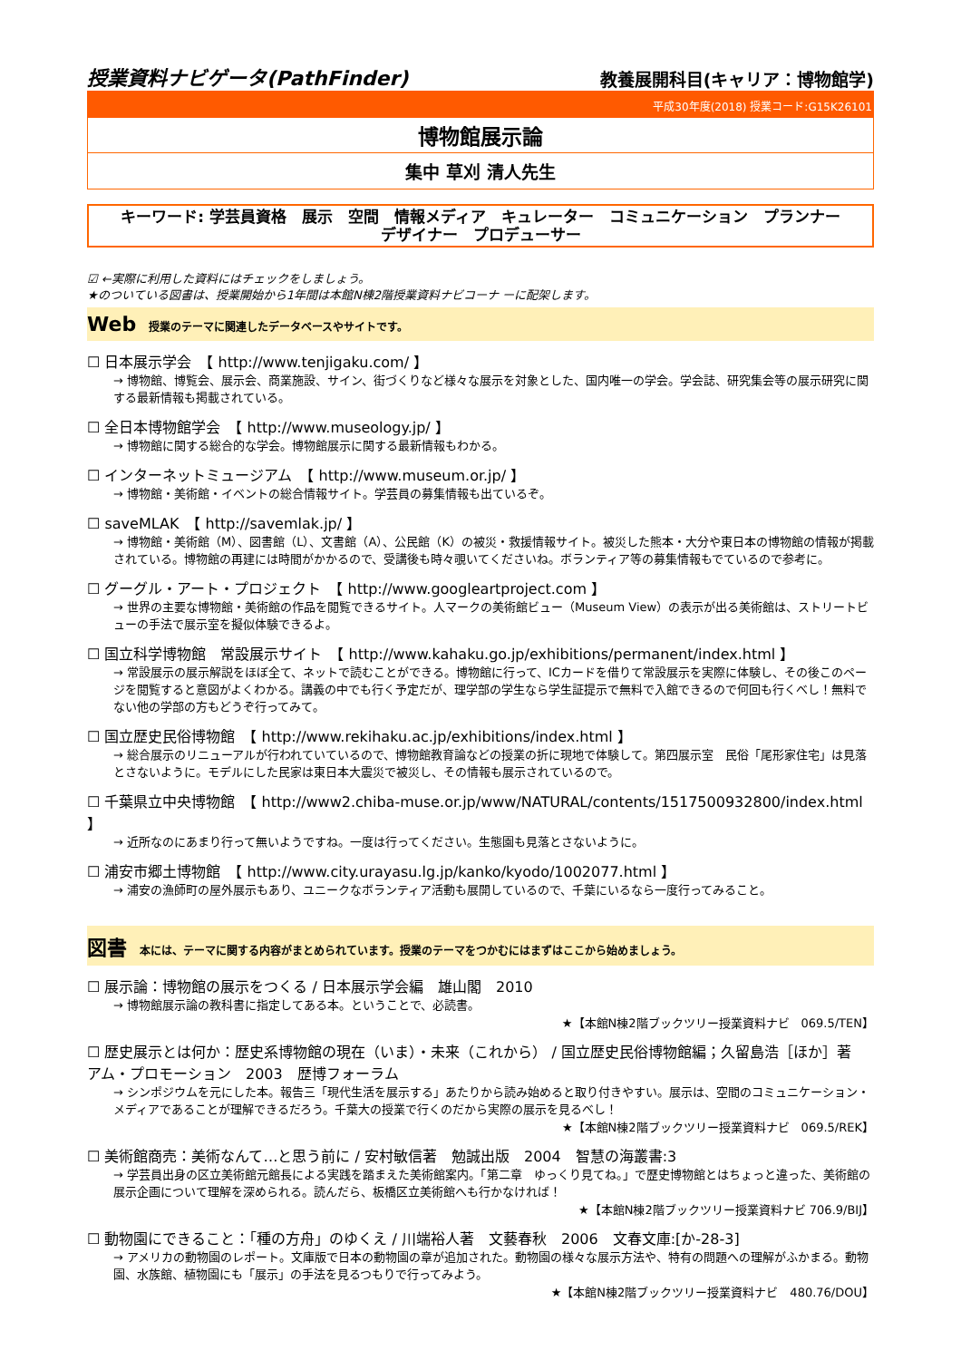授業資料ナビゲータ(PathFinder)
教養展開科目(キャリア：博物館学)
平成30年度(2018) 授業コード:G15K26101
博物館展示論
集中 草刈 清人先生
キーワード: 学芸員資格　展示　空間　情報メディア　キュレーター　コミュニケーション　プランナー
デザイナー　プロデューサー
☑ ←実際に利用した資料にはチェックをしましょう。
★のついている図書は、授業開始から1年間は本館N棟2階授業資料ナビコーナ ーに配架します。
Web 授業のテーマに関連したデータベースやサイトです。
☐ 日本展示学会　【 http://www.tenjigaku.com/ 】
→ 博物館、博覧会、展示会、商業施設、サイン、街づくりなど様々な展示を対象とした、国内唯一の学会。学会誌、研究集会等の展示研究に関する最新情報も掲載されている。
☐ 全日本博物館学会　【 http://www.museology.jp/ 】
→ 博物館に関する総合的な学会。博物館展示に関する最新情報もわかる。
☐ インターネットミュージアム　【 http://www.museum.or.jp/ 】
→ 博物館・美術館・イベントの総合情報サイト。学芸員の募集情報も出ているぞ。
☐ saveMLAK　【 http://savemlak.jp/ 】
→ 博物館・美術館（M）、図書館（L）、文書館（A）、公民館（K）の被災・救援情報サイト。被災した熊本・大分や東日本の博物館の情報が掲載されている。博物館の再建には時間がかかるので、受講後も時々覗いてくださいね。ボランティア等の募集情報もでているので参考に。
☐ グーグル・アート・プロジェクト　【 http://www.googleartproject.com 】
→ 世界の主要な博物館・美術館の作品を閲覧できるサイト。人マークの美術館ビュー（Museum View）の表示が出る美術館は、ストリートビューの手法で展示室を擬似体験できるよ。
☐ 国立科学博物館　常設展示サイト　【 http://www.kahaku.go.jp/exhibitions/permanent/index.html 】
→ 常設展示の展示解説をほぼ全て、ネットで読むことができる。博物館に行って、ICカードを借りて常設展示を実際に体験し、その後このページを閲覧すると意図がよくわかる。講義の中でも行く予定だが、理学部の学生なら学生証提示で無料で入館できるので何回も行くべし！無料でない他の学部の方もどうぞ行ってみて。
☐ 国立歴史民俗博物館　【 http://www.rekihaku.ac.jp/exhibitions/index.html 】
→ 総合展示のリニューアルが行われていているので、博物館教育論などの授業の折に現地で体験して。第四展示室　民俗「尾形家住宅」は見落とさないように。モデルにした民家は東日本大震災で被災し、その情報も展示されているので。
☐ 千葉県立中央博物館　【 http://www2.chiba-muse.or.jp/www/NATURAL/contents/1517500932800/index.html 】
→ 近所なのにあまり行って無いようですね。一度は行ってください。生態園も見落とさないように。
☐ 浦安市郷土博物館　【 http://www.city.urayasu.lg.jp/kanko/kyodo/1002077.html 】
→ 浦安の漁師町の屋外展示もあり、ユニークなボランティア活動も展開しているので、千葉にいるなら一度行ってみること。
図書 本には、テーマに関する内容がまとめられています。授業のテーマをつかむにはまずはここから始めましょう。
☐ 展示論：博物館の展示をつくる / 日本展示学会編　雄山閣　2010
→ 博物館展示論の教科書に指定してある本。ということで、必読書。
★【本館N棟2階ブックツリー授業資料ナビ　069.5/TEN】
☐ 歴史展示とは何か：歴史系博物館の現在（いま）・未来（これから） / 国立歴史民俗博物館編；久留島浩［ほか］著　アム・プロモーション　2003　歴博フォーラム
→ シンポジウムを元にした本。報告三「現代生活を展示する」あたりから読み始めると取り付きやすい。展示は、空間のコミュニケーション・メディアであることが理解できるだろう。千葉大の授業で行くのだから実際の展示を見るべし！
★【本館N棟2階ブックツリー授業資料ナビ　069.5/REK】
☐ 美術館商売：美術なんて…と思う前に / 安村敏信著　勉誠出版　2004　智慧の海叢書:3
→ 学芸員出身の区立美術館元館長による実践を踏まえた美術館案内。「第二章　ゆっくり見てね。」で歴史博物館とはちょっと違った、美術館の展示企画について理解を深められる。読んだら、板橋区立美術館へも行かなければ！
★【本館N棟2階ブックツリー授業資料ナビ 706.9/BIJ】
☐ 動物園にできること：「種の方舟」のゆくえ / 川端裕人著　文藝春秋　2006　文春文庫:[か-28-3]
→ アメリカの動物園のレポート。文庫版で日本の動物園の章が追加された。動物園の様々な展示方法や、特有の問題への理解がふかまる。動物園、水族館、植物園にも「展示」の手法を見るつもりで行ってみよう。
★【本館N棟2階ブックツリー授業資料ナビ　480.76/DOU】